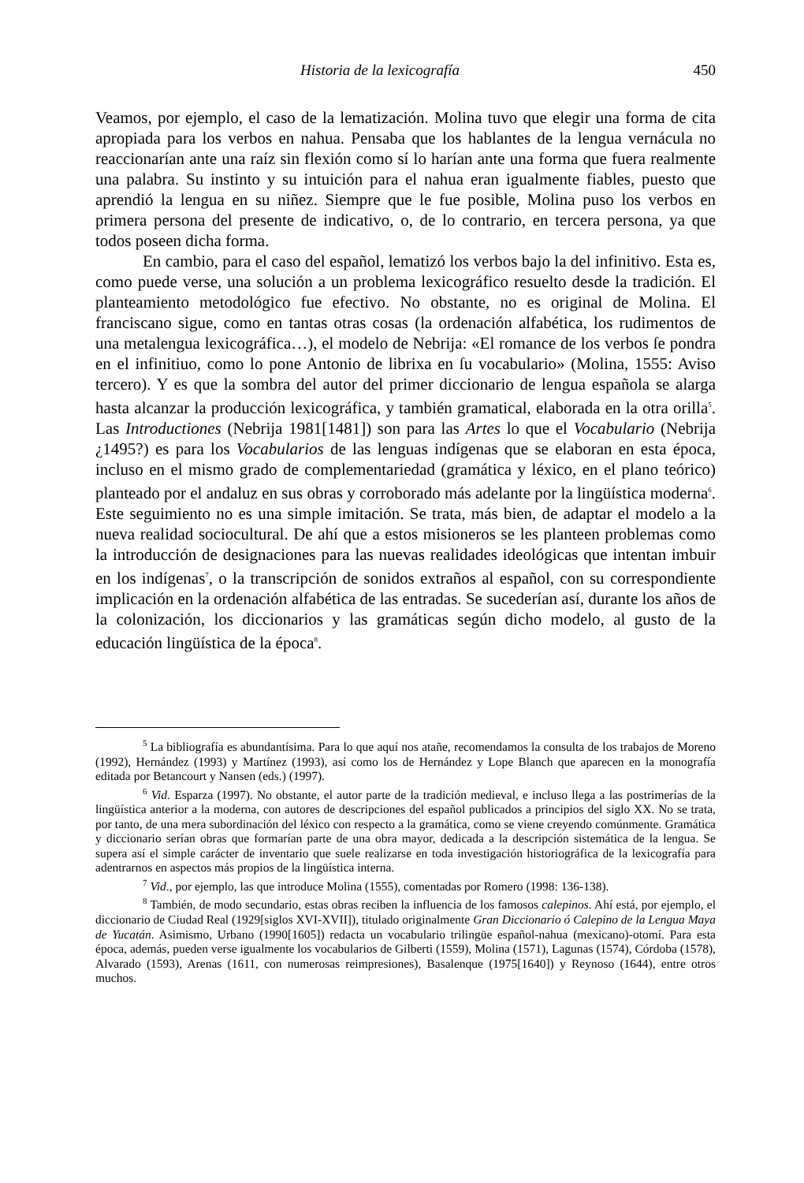Historia de la lexicografía 450
Veamos, por ejemplo, el caso de la lematización. Molina tuvo que elegir una forma de cita apropiada para los verbos en nahua. Pensaba que los hablantes de la lengua vernácula no reaccionarían ante una raíz sin flexión como sí lo harían ante una forma que fuera realmente una palabra. Su instinto y su intuición para el nahua eran igualmente fiables, puesto que aprendió la lengua en su niñez. Siempre que le fue posible, Molina puso los verbos en primera persona del presente de indicativo, o, de lo contrario, en tercera persona, ya que todos poseen dicha forma.
En cambio, para el caso del español, lematizó los verbos bajo la del infinitivo. Esta es, como puede verse, una solución a un problema lexicográfico resuelto desde la tradición. El planteamiento metodológico fue efectivo. No obstante, no es original de Molina. El franciscano sigue, como en tantas otras cosas (la ordenación alfabética, los rudimentos de una metalengua lexicográfica…), el modelo de Nebrija: «El romance de los verbos ſe pondra en el infinitiuo, como lo pone Antonio de librixa en ſu vocabulario» (Molina, 1555: Aviso tercero). Y es que la sombra del autor del primer diccionario de lengua española se alarga hasta alcanzar la producción lexicográfica, y también gramatical, elaborada en la otra orilla<sup>5</sup>. Las Introductiones (Nebrija 1981[1481]) son para las Artes lo que el Vocabulario (Nebrija ¿1495?) es para los Vocabularios de las lenguas indígenas que se elaboran en esta época, incluso en el mismo grado de complementariedad (gramática y léxico, en el plano teórico) planteado por el andaluz en sus obras y corroborado más adelante por la lingüística moderna<sup>6</sup>. Este seguimiento no es una simple imitación. Se trata, más bien, de adaptar el modelo a la nueva realidad sociocultural. De ahí que a estos misioneros se les planteen problemas como la introducción de designaciones para las nuevas realidades ideológicas que intentan imbuir en los indígenas<sup>7</sup>, o la transcripción de sonidos extraños al español, con su correspondiente implicación en la ordenación alfabética de las entradas. Se sucederían así, durante los años de la colonización, los diccionarios y las gramáticas según dicho modelo, al gusto de la educación lingüística de la época<sup>8</sup>.
<sup>5</sup> La bibliografía es abundantísima. Para lo que aquí nos atañe, recomendamos la consulta de los trabajos de Moreno (1992), Hernández (1993) y Martínez (1993), así como los de Hernández y Lope Blanch que aparecen en la monografía editada por Betancourt y Nansen (eds.) (1997).
<sup>6</sup> Vid. Esparza (1997). No obstante, el autor parte de la tradición medieval, e incluso llega a las postrimerías de la lingüística anterior a la moderna, con autores de descripciones del español publicados a principios del siglo XX. No se trata, por tanto, de una mera subordinación del léxico con respecto a la gramática, como se viene creyendo comúnmente. Gramática y diccionario serían obras que formarían parte de una obra mayor, dedicada a la descripción sistemática de la lengua. Se supera así el simple carácter de inventario que suele realizarse en toda investigación historiográfica de la lexicografía para adentrarnos en aspectos más propios de la lingüística interna.
<sup>7</sup> Vid., por ejemplo, las que introduce Molina (1555), comentadas por Romero (1998: 136-138).
<sup>8</sup> También, de modo secundario, estas obras reciben la influencia de los famosos calepinos. Ahí está, por ejemplo, el diccionario de Ciudad Real (1929[siglos XVI-XVII]), titulado originalmente Gran Diccionario ó Calepino de la Lengua Maya de Yucatán. Asimismo, Urbano (1990[1605]) redacta un vocabulario trilingüe español-nahua (mexicano)-otomí. Para esta época, además, pueden verse igualmente los vocabularios de Gilberti (1559), Molina (1571), Lagunas (1574), Córdoba (1578), Alvarado (1593), Arenas (1611, con numerosas reimpresiones), Basalenque (1975[1640]) y Reynoso (1644), entre otros muchos.